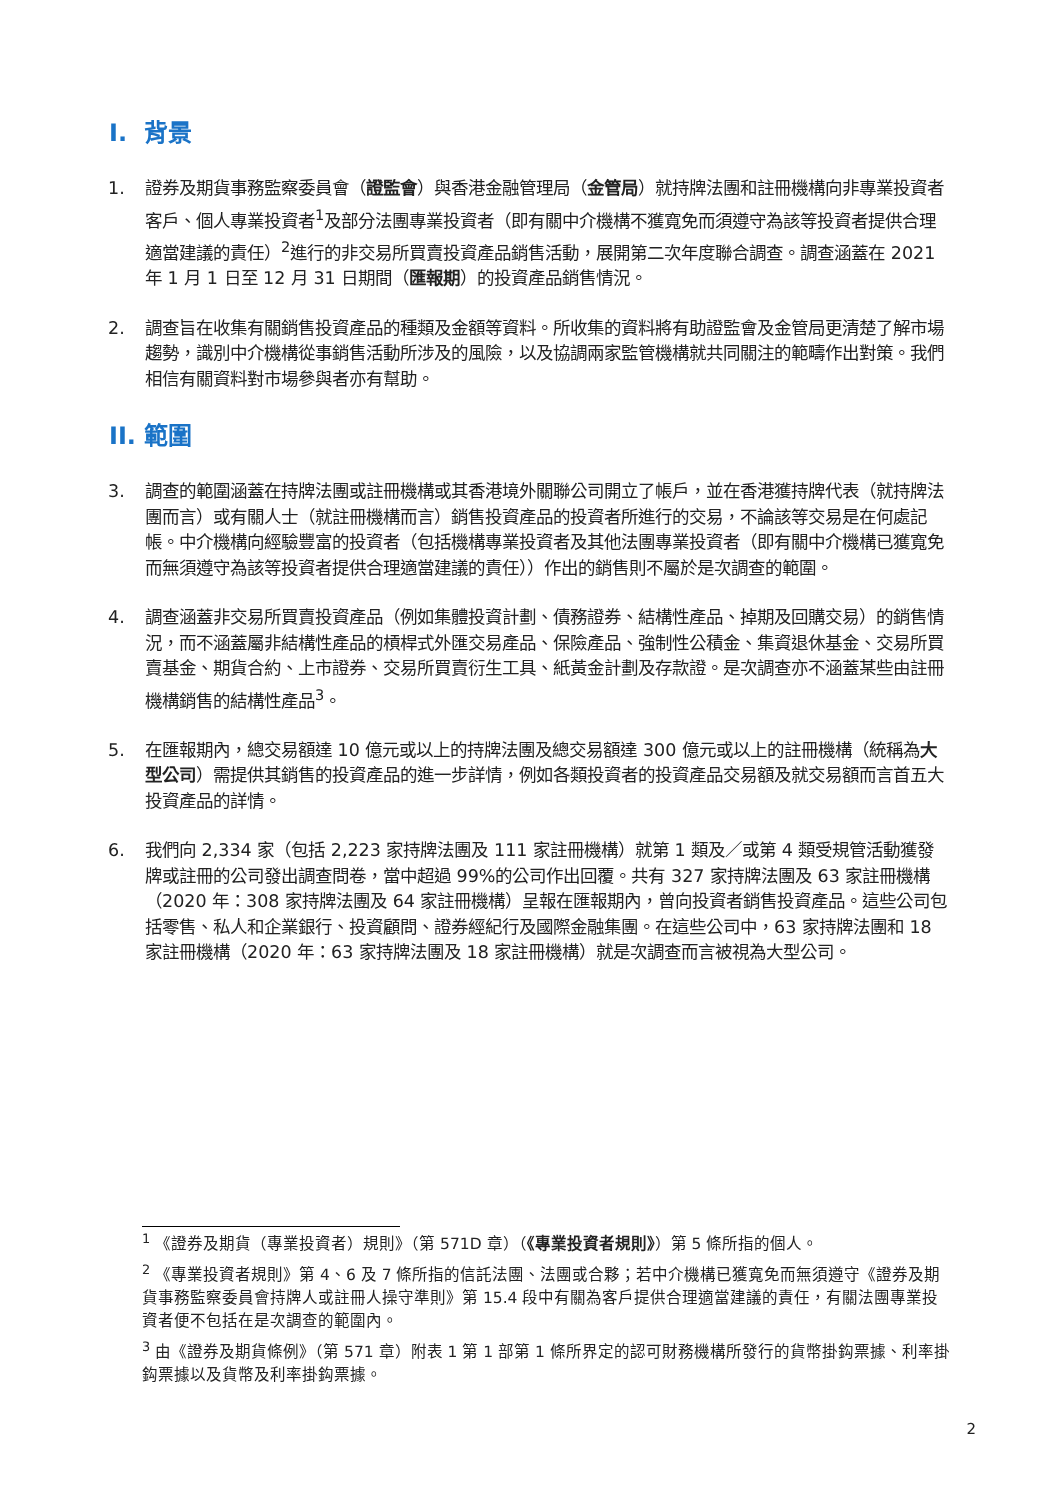I. 背景
1. 證券及期貨事務監察委員會（證監會）與香港金融管理局（金管局）就持牌法團和註冊機構向非專業投資者客戶、個人專業投資者<sup>1</sup>及部分法團專業投資者（即有關中介機構不獲寬免而須遵守為該等投資者提供合理適當建議的責任）<sup>2</sup>進行的非交易所買賣投資產品銷售活動，展開第二次年度聯合調查。調查涵蓋在 2021 年 1 月 1 日至 12 月 31 日期間（匯報期）的投資產品銷售情況。
2. 調查旨在收集有關銷售投資產品的種類及金額等資料。所收集的資料將有助證監會及金管局更清楚了解市場趨勢，識別中介機構從事銷售活動所涉及的風險，以及協調兩家監管機構就共同關注的範疇作出對策。我們相信有關資料對市場參與者亦有幫助。
II. 範圍
3. 調查的範圍涵蓋在持牌法團或註冊機構或其香港境外關聯公司開立了帳戶，並在香港獲持牌代表（就持牌法團而言）或有關人士（就註冊機構而言）銷售投資產品的投資者所進行的交易，不論該等交易是在何處記帳。中介機構向經驗豐富的投資者（包括機構專業投資者及其他法團專業投資者（即有關中介機構已獲寬免而無須遵守為該等投資者提供合理適當建議的責任））作出的銷售則不屬於是次調查的範圍。
4. 調查涵蓋非交易所買賣投資產品（例如集體投資計劃、債務證券、結構性產品、掉期及回購交易）的銷售情況，而不涵蓋屬非結構性產品的槓桿式外匯交易產品、保險產品、強制性公積金、集資退休基金、交易所買賣基金、期貨合約、上市證券、交易所買賣衍生工具、紙黃金計劃及存款證。是次調查亦不涵蓋某些由註冊機構銷售的結構性產品<sup>3</sup>。
5. 在匯報期內，總交易額達 10 億元或以上的持牌法團及總交易額達 300 億元或以上的註冊機構（統稱為大型公司）需提供其銷售的投資產品的進一步詳情，例如各類投資者的投資產品交易額及就交易額而言首五大投資產品的詳情。
6. 我們向 2,334 家（包括 2,223 家持牌法團及 111 家註冊機構）就第 1 類及／或第 4 類受規管活動獲發牌或註冊的公司發出調查問卷，當中超過 99%的公司作出回覆。共有 327 家持牌法團及 63 家註冊機構（2020 年：308 家持牌法團及 64 家註冊機構）呈報在匯報期內，曾向投資者銷售投資產品。這些公司包括零售、私人和企業銀行、投資顧問、證券經紀行及國際金融集團。在這些公司中，63 家持牌法團和 18 家註冊機構（2020 年：63 家持牌法團及 18 家註冊機構）就是次調查而言被視為大型公司。
<sup>1</sup> 《證券及期貨（專業投資者）規則》（第 571D 章）（《專業投資者規則》）第 5 條所指的個人。
<sup>2</sup> 《專業投資者規則》第 4、6 及 7 條所指的信託法團、法團或合夥；若中介機構已獲寬免而無須遵守《證券及期貨事務監察委員會持牌人或註冊人操守準則》第 15.4 段中有關為客戶提供合理適當建議的責任，有關法團專業投資者便不包括在是次調查的範圍內。
<sup>3</sup> 由《證券及期貨條例》（第 571 章）附表 1 第 1 部第 1 條所界定的認可財務機構所發行的貨幣掛鈎票據、利率掛鈎票據以及貨幣及利率掛鈎票據。
2